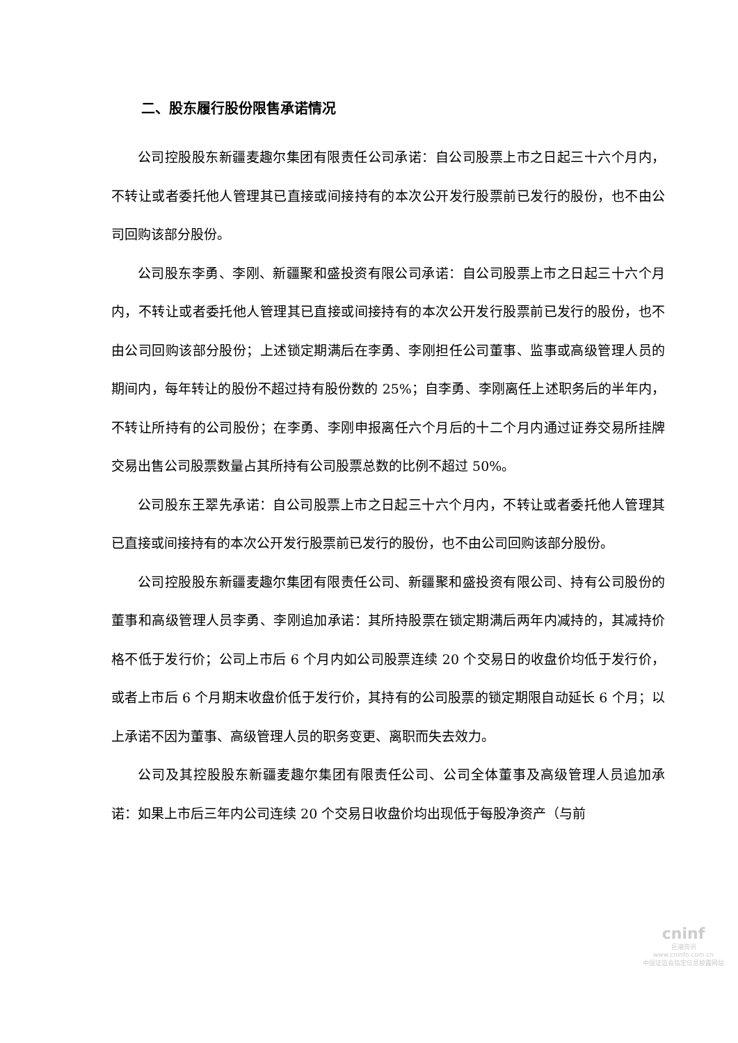二、股东履行股份限售承诺情况
公司控股股东新疆麦趣尔集团有限责任公司承诺：自公司股票上市之日起三十六个月内，不转让或者委托他人管理其已直接或间接持有的本次公开发行股票前已发行的股份，也不由公司回购该部分股份。
公司股东李勇、李刚、新疆聚和盛投资有限公司承诺：自公司股票上市之日起三十六个月内，不转让或者委托他人管理其已直接或间接持有的本次公开发行股票前已发行的股份，也不由公司回购该部分股份；上述锁定期满后在李勇、李刚担任公司董事、监事或高级管理人员的期间内，每年转让的股份不超过持有股份数的 25%；自李勇、李刚离任上述职务后的半年内，不转让所持有的公司股份；在李勇、李刚申报离任六个月后的十二个月内通过证券交易所挂牌交易出售公司股票数量占其所持有公司股票总数的比例不超过 50%。
公司股东王翠先承诺：自公司股票上市之日起三十六个月内，不转让或者委托他人管理其已直接或间接持有的本次公开发行股票前已发行的股份，也不由公司回购该部分股份。
公司控股股东新疆麦趣尔集团有限责任公司、新疆聚和盛投资有限公司、持有公司股份的董事和高级管理人员李勇、李刚追加承诺：其所持股票在锁定期满后两年内减持的，其减持价格不低于发行价；公司上市后 6 个月内如公司股票连续 20 个交易日的收盘价均低于发行价，或者上市后 6 个月期末收盘价低于发行价，其持有的公司股票的锁定期限自动延长 6 个月；以上承诺不因为董事、高级管理人员的职务变更、离职而失去效力。
公司及其控股股东新疆麦趣尔集团有限责任公司、公司全体董事及高级管理人员追加承诺：如果上市后三年内公司连续 20 个交易日收盘价均出现低于每股净资产（与前
cninf
巨潮资讯
www.cninfo.com.cn
中国证监会指定信息披露网站